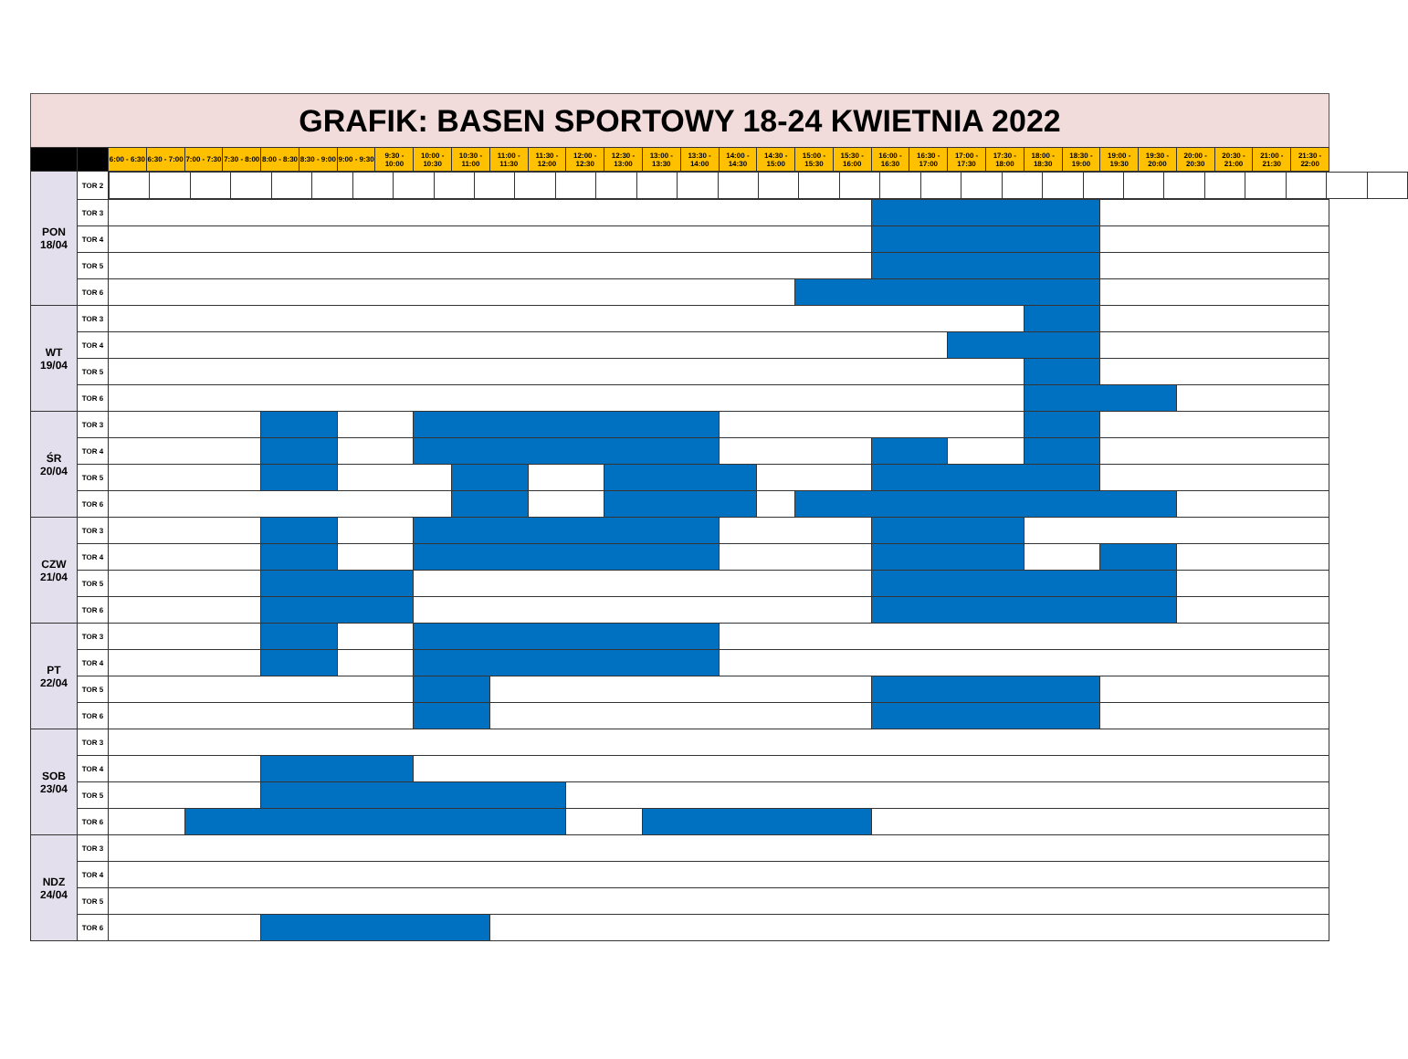GRAFIK: BASEN SPORTOWY 18-24 KWIETNIA 2022
| | | 6:00 - 6:30 | 6:30 - 7:00 | 7:00 - 7:30 | 7:30 - 8:00 | 8:00 - 8:30 | 8:30 - 9:00 | 9:00 - 9:30 | 9:30 - 10:00 | 10:00 - 10:30 | 10:30 - 11:00 | 11:00 - 11:30 | 11:30 - 12:00 | 12:00 - 12:30 | 12:30 - 13:00 | 13:00 - 13:30 | 13:30 - 14:00 | 14:00 - 14:30 | 14:30 - 15:00 | 15:00 - 15:30 | 15:30 - 16:00 | 16:00 - 16:30 | 16:30 - 17:00 | 17:00 - 17:30 | 17:30 - 18:00 | 18:00 - 18:30 | 18:30 - 19:00 | 19:00 - 19:30 | 19:30 - 20:00 | 20:00 - 20:30 | 20:30 - 21:00 | 21:00 - 21:30 | 21:30 - 22:00 |
| --- | --- | --- | --- | --- | --- | --- | --- | --- | --- | --- | --- | --- | --- | --- | --- | --- | --- | --- | --- | --- | --- | --- | --- | --- | --- | --- | --- | --- | --- | --- | --- | --- | --- |
| PON 18/04 | TOR 2 | | | | | | | | | | | | | | | | | | | | | | | | | | | | | | | | |
| | TOR 3 | | | | | | | | | | | | | | | | | | | | | | | | | | | | | | | | |
| | TOR 4 | | | | | | | | | | | | | | | | | | | | | | | | | | | | | | | | |
| | TOR 5 | | | | | | | | | | | | | | | | | | | | | | | | | | | | | | | | |
| | TOR 6 | | | | | | | | | | | | | | | | | | | | | | | | | | | | | | | | |
| WT 19/04 | TOR 3 | | | | | | | | | | | | | | | | | | | | | | | | | | | | | | | | |
| | TOR 4 | | | | | | | | | | | | | | | | | | | | | | | | | | | | | | | | |
| | TOR 5 | | | | | | | | | | | | | | | | | | | | | | | | | | | | | | | | |
| | TOR 6 | | | | | | | | | | | | | | | | | | | | | | | | | | | | | | | | |
| ŚR 20/04 | TOR 3 | | | | | | | | | | | | | | | | | | | | | | | | | | | | | | | | |
| | TOR 4 | | | | | | | | | | | | | | | | | | | | | | | | | | | | | | | | |
| | TOR 5 | | | | | | | | | | | | | | | | | | | | | | | | | | | | | | | | |
| | TOR 6 | | | | | | | | | | | | | | | | | | | | | | | | | | | | | | | | |
| CZW 21/04 | TOR 3 | | | | | | | | | | | | | | | | | | | | | | | | | | | | | | | | |
| | TOR 4 | | | | | | | | | | | | | | | | | | | | | | | | | | | | | | | | |
| | TOR 5 | | | | | | | | | | | | | | | | | | | | | | | | | | | | | | | | |
| | TOR 6 | | | | | | | | | | | | | | | | | | | | | | | | | | | | | | | | |
| PT 22/04 | TOR 3 | | | | | | | | | | | | | | | | | | | | | | | | | | | | | | | | |
| | TOR 4 | | | | | | | | | | | | | | | | | | | | | | | | | | | | | | | | |
| | TOR 5 | | | | | | | | | | | | | | | | | | | | | | | | | | | | | | | | |
| | TOR 6 | | | | | | | | | | | | | | | | | | | | | | | | | | | | | | | | |
| SOB 23/04 | TOR 3 | | | | | | | | | | | | | | | | | | | | | | | | | | | | | | | | |
| | TOR 4 | | | | | | | | | | | | | | | | | | | | | | | | | | | | | | | | |
| | TOR 5 | | | | | | | | | | | | | | | | | | | | | | | | | | | | | | | | |
| | TOR 6 | | | | | | | | | | | | | | | | | | | | | | | | | | | | | | | | |
| NDZ 24/04 | TOR 3 | | | | | | | | | | | | | | | | | | | | | | | | | | | | | | | | |
| | TOR 4 | | | | | | | | | | | | | | | | | | | | | | | | | | | | | | | | |
| | TOR 5 | | | | | | | | | | | | | | | | | | | | | | | | | | | | | | | | |
| | TOR 6 | | | | | | | | | | | | | | | | | | | | | | | | | | | | | | | | |